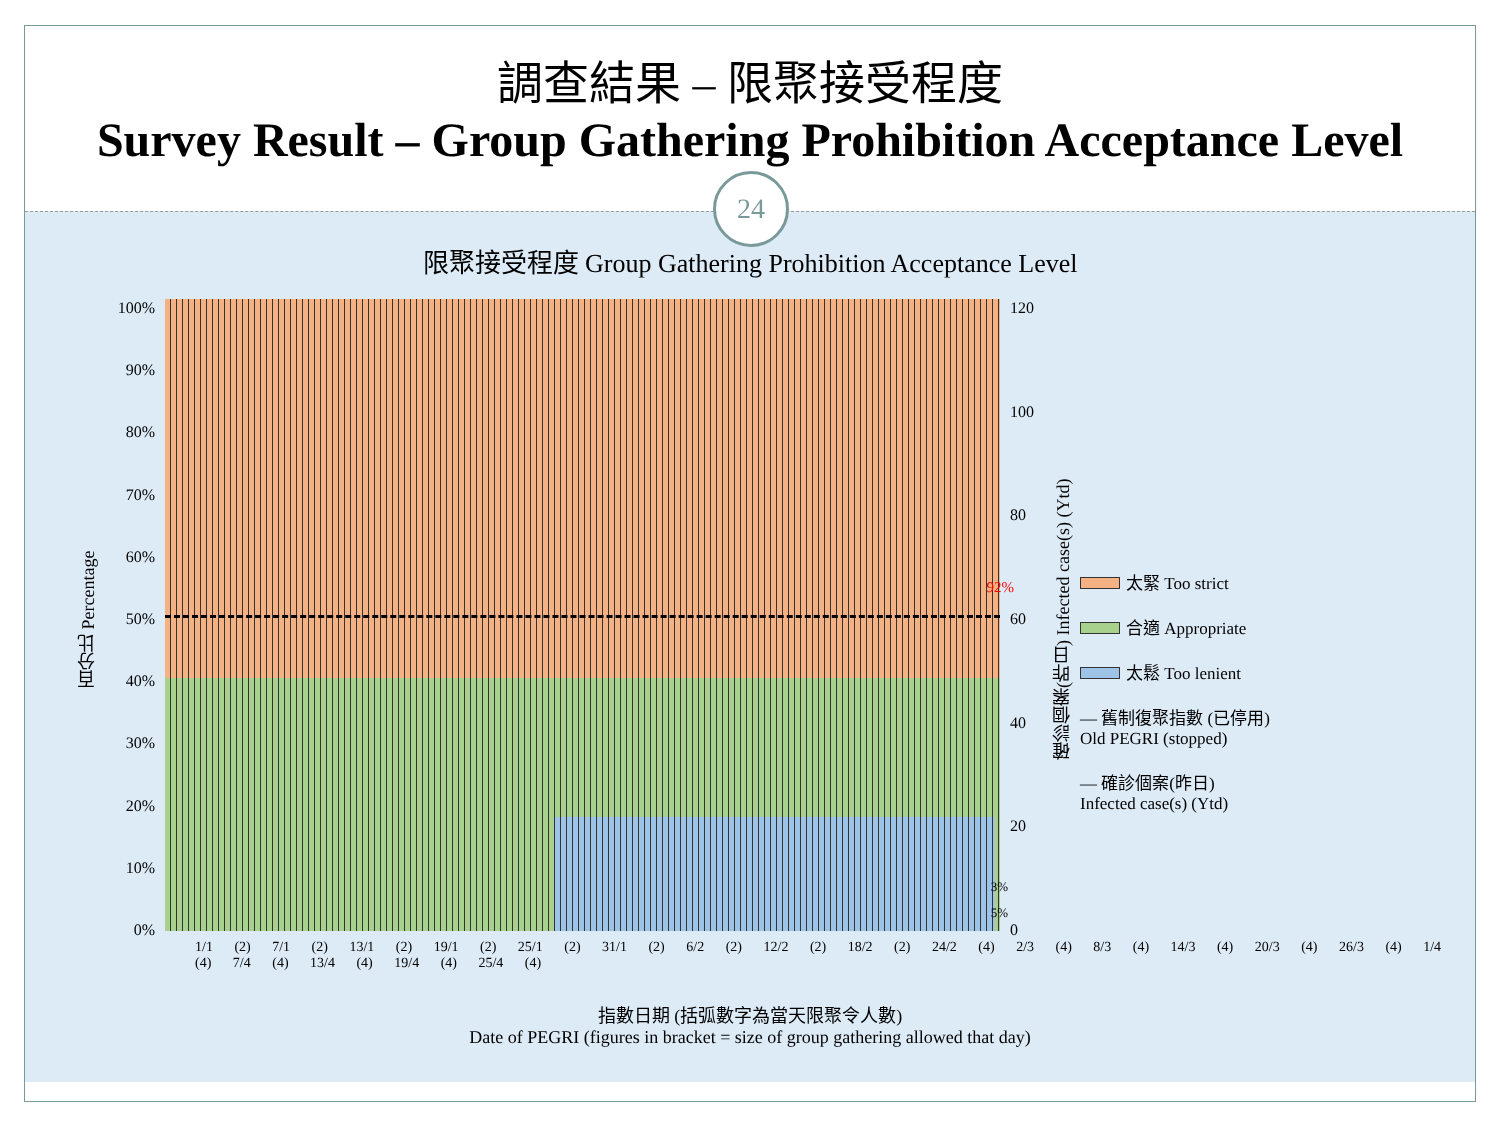調查結果 – 限聚接受程度
Survey Result – Group Gathering Prohibition Acceptance Level
24
限聚接受程度 Group Gathering Prohibition Acceptance Level
百分比 Percentage
100%
90%
80%
70%
60%
50%
40%
30%
20%
10%
0%
92%
3%
5%
120
100
80
60
40
20
0
確診個案(昨日) Infected case(s) (Ytd)
太緊 Too strict
合適 Appropriate
太鬆 Too lenient
— 舊制復聚指數 (已停用)
Old PEGRI (stopped)
— 確診個案(昨日)
Infected case(s) (Ytd)
1/1 (2) 7/1 (2) 13/1 (2) 19/1 (2) 25/1 (2) 31/1 (2) 6/2 (2) 12/2 (2) 18/2 (2) 24/2 (4) 2/3 (4) 8/3 (4) 14/3 (4) 20/3 (4) 26/3 (4) 1/4 (4) 7/4 (4) 13/4 (4) 19/4 (4) 25/4 (4)
指數日期 (括弧數字為當天限聚令人數)
Date of PEGRI (figures in bracket = size of group gathering allowed that day)